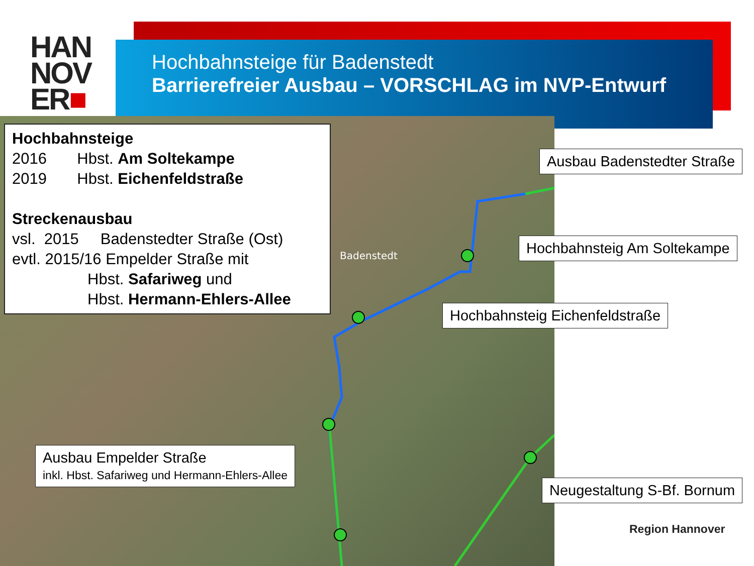HAN
NOV
ER■
Hochbahnsteige für Badenstedt
Barrierefreier Ausbau – VORSCHLAG im NVP-Entwurf
Badenstedt
Hochbahnsteige
2016 Hbst. Am Soltekampe
2019 Hbst. Eichenfeldstraße
Streckenausbau
vsl. 2015 Badenstedter Straße (Ost)
evtl. 2015/16 Empelder Straße mit
Hbst. Safariweg und
Hbst. Hermann-Ehlers-Allee
Ausbau Badenstedter Straße
Hochbahnsteig Am Soltekampe
Hochbahnsteig Eichenfeldstraße
Ausbau Empelder Straße
inkl. Hbst. Safariweg und Hermann-Ehlers-Allee
Neugestaltung S-Bf. Bornum
Region Hannover